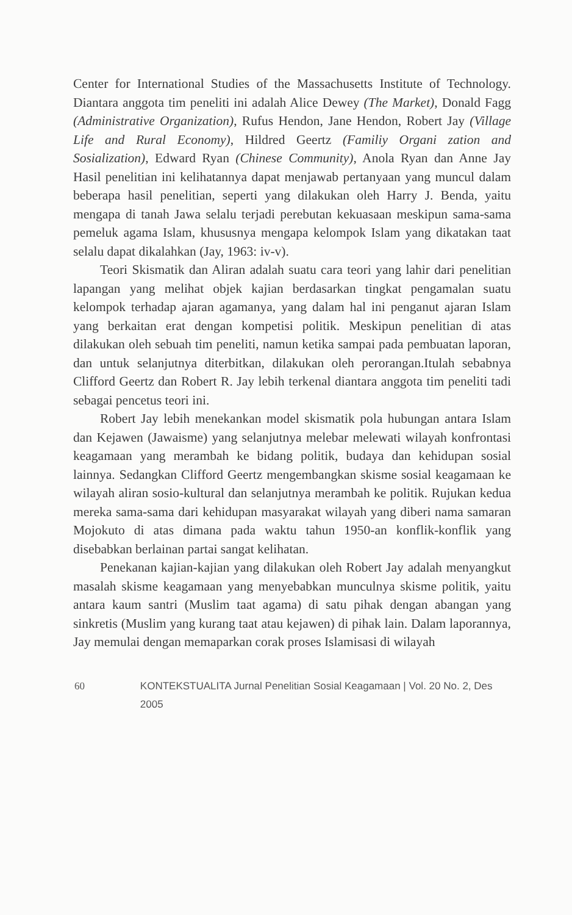Center for International Studies of the Massachusetts Institute of Technology. Diantara anggota tim peneliti ini adalah Alice Dewey (The Market), Donald Fagg (Administrative Organization), Rufus Hendon, Jane Hendon, Robert Jay (Village Life and Rural Economy), Hildred Geertz (Familiy Organi zation and Sosialization), Edward Ryan (Chinese Community), Anola Ryan dan Anne Jay Hasil penelitian ini kelihatannya dapat menjawab pertanyaan yang muncul dalam beberapa hasil penelitian, seperti yang dilakukan oleh Harry J. Benda, yaitu mengapa di tanah Jawa selalu terjadi perebutan kekuasaan meskipun sama-sama pemeluk agama Islam, khususnya mengapa kelompok Islam yang dikatakan taat selalu dapat dikalahkan (Jay, 1963: iv-v).
Teori Skismatik dan Aliran adalah suatu cara teori yang lahir dari penelitian lapangan yang melihat objek kajian berdasarkan tingkat pengamalan suatu kelompok terhadap ajaran agamanya, yang dalam hal ini penganut ajaran Islam yang berkaitan erat dengan kompetisi politik. Meskipun penelitian di atas dilakukan oleh sebuah tim peneliti, namun ketika sampai pada pembuatan laporan, dan untuk selanjutnya diterbitkan, dilakukan oleh perorangan.Itulah sebabnya Clifford Geertz dan Robert R. Jay lebih terkenal diantara anggota tim peneliti tadi sebagai pencetus teori ini.
Robert Jay lebih menekankan model skismatik pola hubungan antara Islam dan Kejawen (Jawaisme) yang selanjutnya melebar melewati wilayah konfrontasi keagamaan yang merambah ke bidang politik, budaya dan kehidupan sosial lainnya. Sedangkan Clifford Geertz mengembangkan skisme sosial keagamaan ke wilayah aliran sosio-kultural dan selanjutnya merambah ke politik. Rujukan kedua mereka sama-sama dari kehidupan masyarakat wilayah yang diberi nama samaran Mojokuto di atas dimana pada waktu tahun 1950-an konflik-konflik yang disebabkan berlainan partai sangat kelihatan.
Penekanan kajian-kajian yang dilakukan oleh Robert Jay adalah menyangkut masalah skisme keagamaan yang menyebabkan munculnya skisme politik, yaitu antara kaum santri (Muslim taat agama) di satu pihak dengan abangan yang sinkretis (Muslim yang kurang taat atau kejawen) di pihak lain. Dalam laporannya, Jay memulai dengan memaparkan corak proses Islamisasi di wilayah
60 KONTEKSTUALITA Jurnal Penelitian Sosial Keagamaan | Vol. 20 No. 2, Des 2005